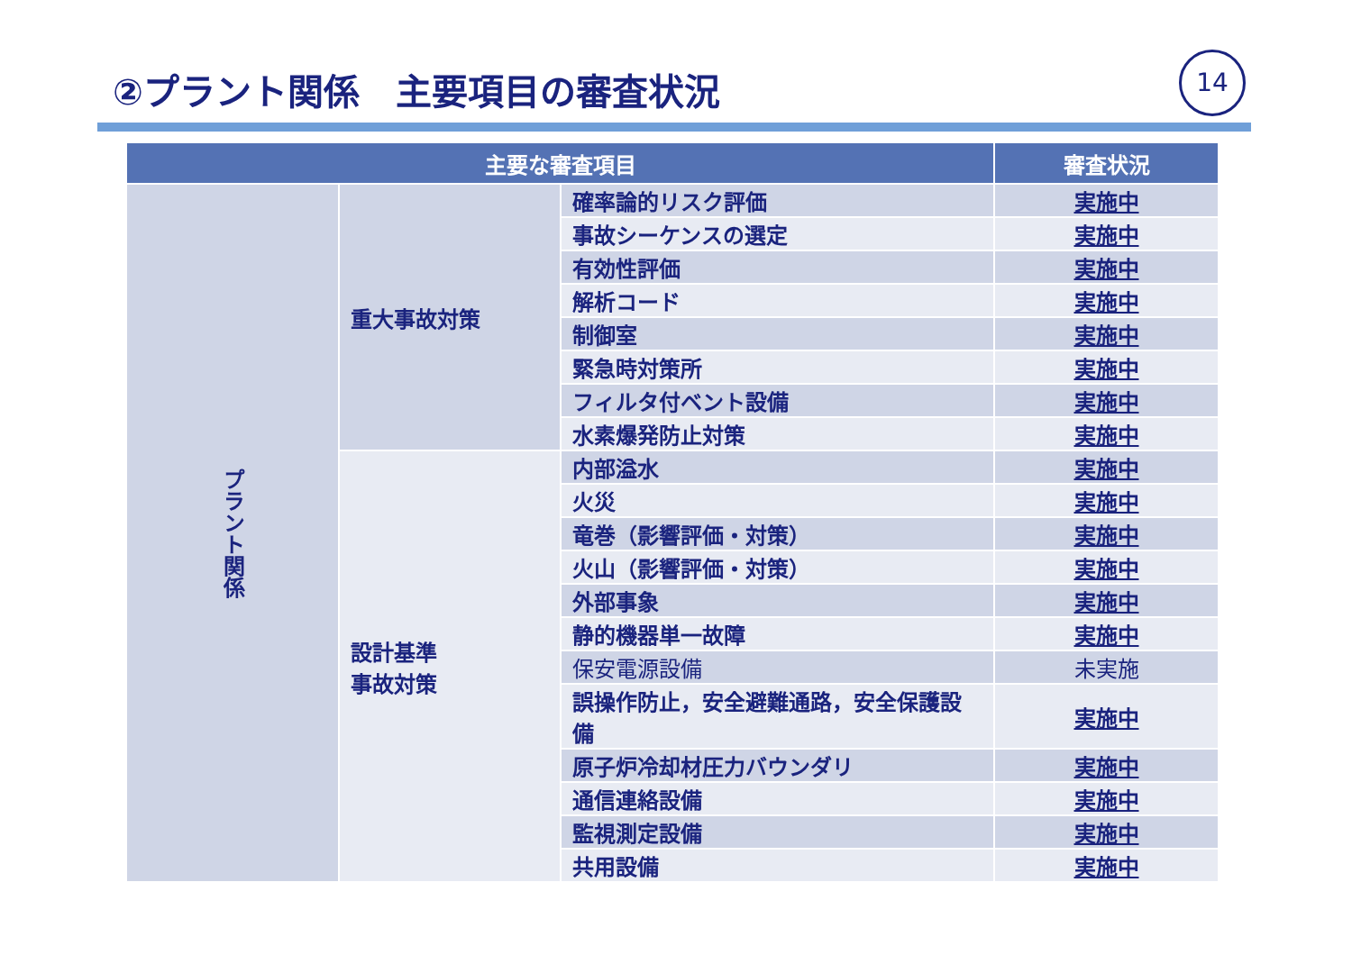②プラント関係　主要項目の審査状況 14
| 主要な審査項目 | | | 審査状況 |
| --- | --- | --- | --- |
| プラント関係 | 重大事故対策 | 確率論的リスク評価 | 実施中 |
| | | 事故シーケンスの選定 | 実施中 |
| | | 有効性評価 | 実施中 |
| | | 解析コード | 実施中 |
| | | 制御室 | 実施中 |
| | | 緊急時対策所 | 実施中 |
| | | フィルタ付ベント設備 | 実施中 |
| | | 水素爆発防止対策 | 実施中 |
| | 設計基準 事故対策 | 内部溢水 | 実施中 |
| | | 火災 | 実施中 |
| | | 竜巻（影響評価・対策） | 実施中 |
| | | 火山（影響評価・対策） | 実施中 |
| | | 外部事象 | 実施中 |
| | | 静的機器単一故障 | 実施中 |
| | | 保安電源設備 | 未実施 |
| | | 誤操作防止，安全避難通路，安全保護設備 | 実施中 |
| | | 原子炉冷却材圧力バウンダリ | 実施中 |
| | | 通信連絡設備 | 実施中 |
| | | 監視測定設備 | 実施中 |
| | | 共用設備 | 実施中 |